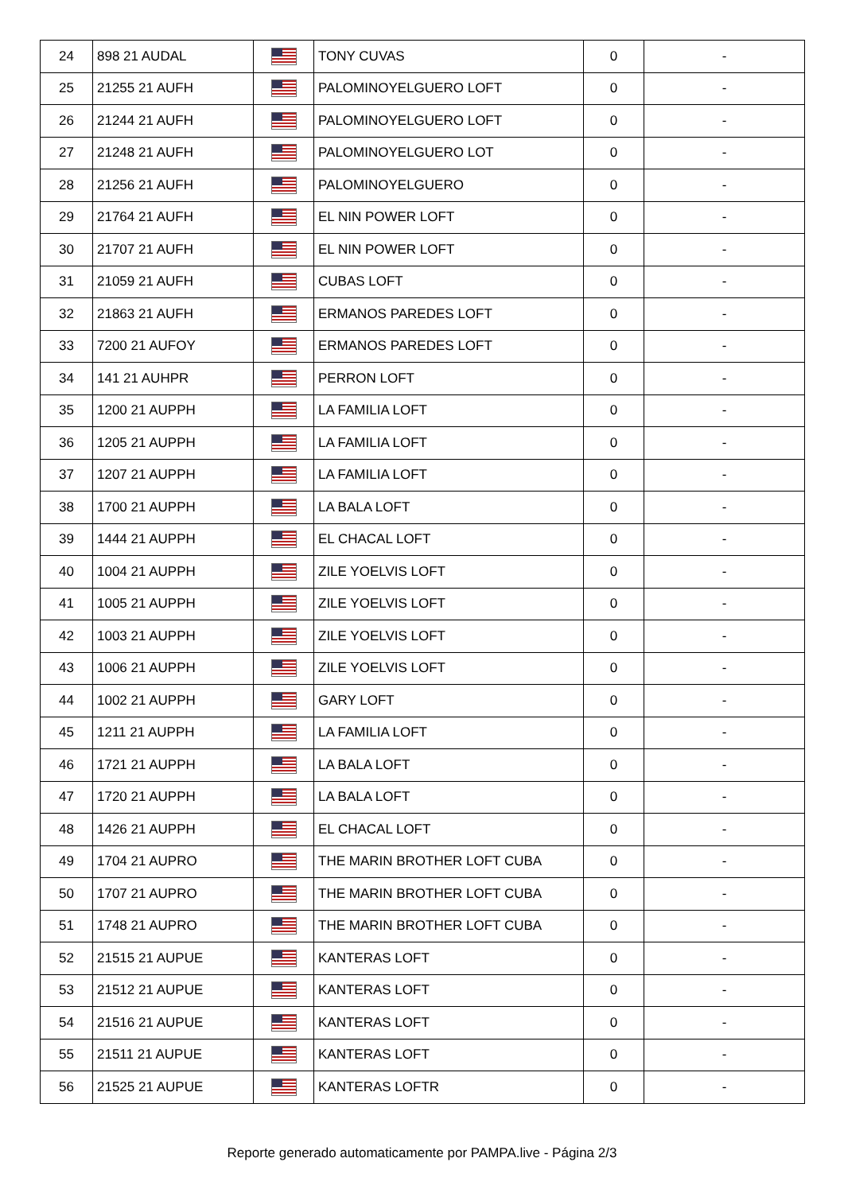| 24 | 898 21 AUDAL | | TONY CUVAS | 0 | - |
| 25 | 21255 21 AUFH | | PALOMINOYELGUERO LOFT | 0 | - |
| 26 | 21244 21 AUFH | | PALOMINOYELGUERO LOFT | 0 | - |
| 27 | 21248 21 AUFH | | PALOMINOYELGUERO LOT | 0 | - |
| 28 | 21256 21 AUFH | | PALOMINOYELGUERO | 0 | - |
| 29 | 21764 21 AUFH | | EL NIN POWER LOFT | 0 | - |
| 30 | 21707 21 AUFH | | EL NIN POWER LOFT | 0 | - |
| 31 | 21059 21 AUFH | | CUBAS LOFT | 0 | - |
| 32 | 21863 21 AUFH | | ERMANOS PAREDES LOFT | 0 | - |
| 33 | 7200 21 AUFOY | | ERMANOS PAREDES LOFT | 0 | - |
| 34 | 141 21 AUHPR | | PERRON LOFT | 0 | - |
| 35 | 1200 21 AUPPH | | LA FAMILIA LOFT | 0 | - |
| 36 | 1205 21 AUPPH | | LA FAMILIA LOFT | 0 | - |
| 37 | 1207 21 AUPPH | | LA FAMILIA LOFT | 0 | - |
| 38 | 1700 21 AUPPH | | LA BALA LOFT | 0 | - |
| 39 | 1444 21 AUPPH | | EL CHACAL LOFT | 0 | - |
| 40 | 1004 21 AUPPH | | ZILE YOELVIS LOFT | 0 | - |
| 41 | 1005 21 AUPPH | | ZILE YOELVIS LOFT | 0 | - |
| 42 | 1003 21 AUPPH | | ZILE YOELVIS LOFT | 0 | - |
| 43 | 1006 21 AUPPH | | ZILE YOELVIS LOFT | 0 | - |
| 44 | 1002 21 AUPPH | | GARY LOFT | 0 | - |
| 45 | 1211 21 AUPPH | | LA FAMILIA LOFT | 0 | - |
| 46 | 1721 21 AUPPH | | LA BALA LOFT | 0 | - |
| 47 | 1720 21 AUPPH | | LA BALA LOFT | 0 | - |
| 48 | 1426 21 AUPPH | | EL CHACAL LOFT | 0 | - |
| 49 | 1704 21 AUPRO | | THE MARIN BROTHER LOFT CUBA | 0 | - |
| 50 | 1707 21 AUPRO | | THE MARIN BROTHER LOFT CUBA | 0 | - |
| 51 | 1748 21 AUPRO | | THE MARIN BROTHER LOFT CUBA | 0 | - |
| 52 | 21515 21 AUPUE | | KANTERAS LOFT | 0 | - |
| 53 | 21512 21 AUPUE | | KANTERAS LOFT | 0 | - |
| 54 | 21516 21 AUPUE | | KANTERAS LOFT | 0 | - |
| 55 | 21511 21 AUPUE | | KANTERAS LOFT | 0 | - |
| 56 | 21525 21 AUPUE | | KANTERAS LOFTR | 0 | - |
Reporte generado automaticamente por PAMPA.live - Página 2/3